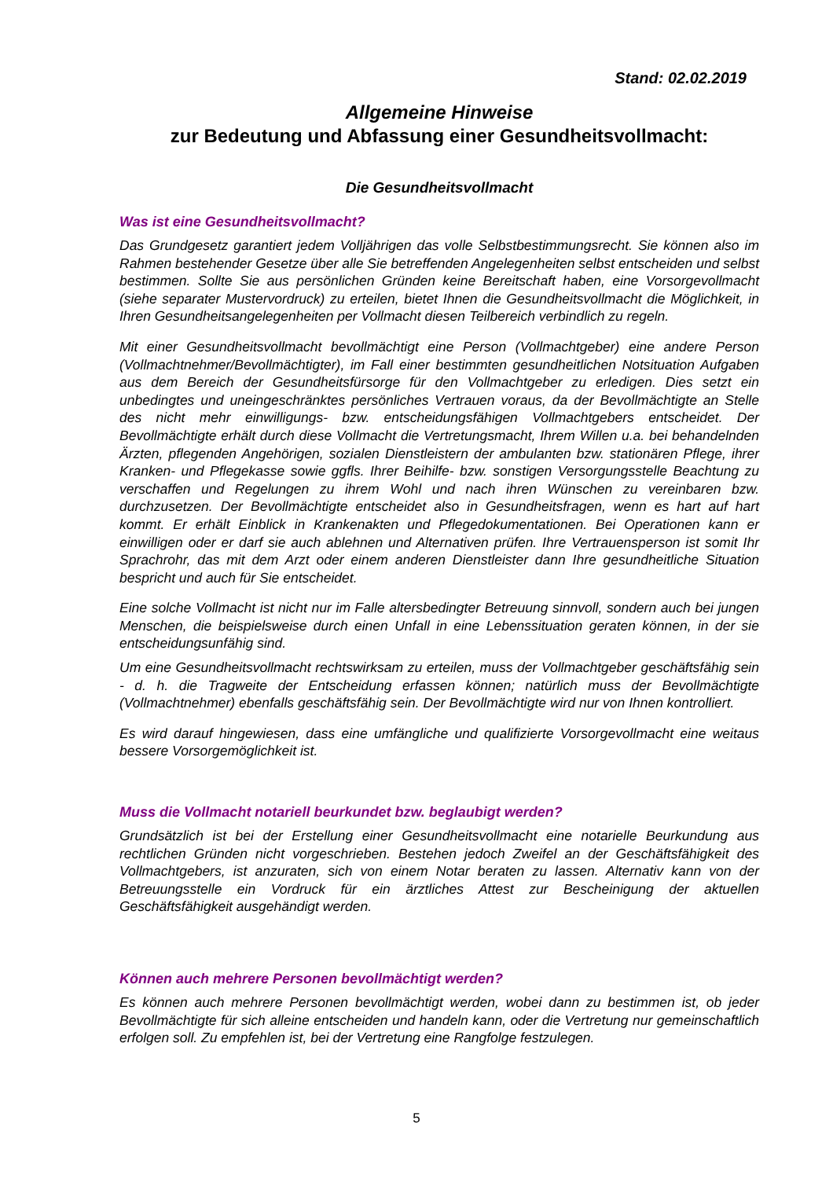Stand: 02.02.2019
Allgemeine Hinweise
zur Bedeutung und Abfassung einer Gesundheitsvollmacht:
Die Gesundheitsvollmacht
Was ist eine Gesundheitsvollmacht?
Das Grundgesetz garantiert jedem Volljährigen das volle Selbstbestimmungsrecht. Sie können also im Rahmen bestehender Gesetze über alle Sie betreffenden Angelegenheiten selbst entscheiden und selbst bestimmen. Sollte Sie aus persönlichen Gründen keine Bereitschaft haben, eine Vorsorgevollmacht (siehe separater Mustervordruck) zu erteilen, bietet Ihnen die Gesundheitsvollmacht die Möglichkeit, in Ihren Gesundheitsangelegenheiten per Vollmacht diesen Teilbereich verbindlich zu regeln.
Mit einer Gesundheitsvollmacht bevollmächtigt eine Person (Vollmachtgeber) eine andere Person (Vollmachtnehmer/Bevollmächtigter), im Fall einer bestimmten gesundheitlichen Notsituation Aufgaben aus dem Bereich der Gesundheitsfürsorge für den Vollmachtgeber zu erledigen. Dies setzt ein unbedingtes und uneingeschränktes persönliches Vertrauen voraus, da der Bevollmächtigte an Stelle des nicht mehr einwilligungs- bzw. entscheidungsfähigen Vollmachtgebers entscheidet. Der Bevollmächtigte erhält durch diese Vollmacht die Vertretungsmacht, Ihrem Willen u.a. bei behandelnden Ärzten, pflegenden Angehörigen, sozialen Dienstleistern der ambulanten bzw. stationären Pflege, ihrer Kranken- und Pflegekasse sowie ggfls. Ihrer Beihilfe- bzw. sonstigen Versorgungsstelle Beachtung zu verschaffen und Regelungen zu ihrem Wohl und nach ihren Wünschen zu vereinbaren bzw. durchzusetzen. Der Bevollmächtigte entscheidet also in Gesundheitsfragen, wenn es hart auf hart kommt. Er erhält Einblick in Krankenakten und Pflegedokumentationen. Bei Operationen kann er einwilligen oder er darf sie auch ablehnen und Alternativen prüfen. Ihre Vertrauensperson ist somit Ihr Sprachrohr, das mit dem Arzt oder einem anderen Dienstleister dann Ihre gesundheitliche Situation bespricht und auch für Sie entscheidet.
Eine solche Vollmacht ist nicht nur im Falle altersbedingter Betreuung sinnvoll, sondern auch bei jungen Menschen, die beispielsweise durch einen Unfall in eine Lebenssituation geraten können, in der sie entscheidungsunfähig sind.
Um eine Gesundheitsvollmacht rechtswirksam zu erteilen, muss der Vollmachtgeber geschäftsfähig sein - d. h. die Tragweite der Entscheidung erfassen können; natürlich muss der Bevollmächtigte (Vollmachtnehmer) ebenfalls geschäftsfähig sein. Der Bevollmächtigte wird nur von Ihnen kontrolliert.
Es wird darauf hingewiesen, dass eine umfängliche und qualifizierte Vorsorgevollmacht eine weitaus bessere Vorsorgemöglichkeit ist.
Muss die Vollmacht notariell beurkundet bzw. beglaubigt werden?
Grundsätzlich ist bei der Erstellung einer Gesundheitsvollmacht eine notarielle Beurkundung aus rechtlichen Gründen nicht vorgeschrieben. Bestehen jedoch Zweifel an der Geschäftsfähigkeit des Vollmachtgebers, ist anzuraten, sich von einem Notar beraten zu lassen. Alternativ kann von der Betreuungsstelle ein Vordruck für ein ärztliches Attest zur Bescheinigung der aktuellen Geschäftsfähigkeit ausgehändigt werden.
Können auch mehrere Personen bevollmächtigt werden?
Es können auch mehrere Personen bevollmächtigt werden, wobei dann zu bestimmen ist, ob jeder Bevollmächtigte für sich alleine entscheiden und handeln kann, oder die Vertretung nur gemeinschaftlich erfolgen soll. Zu empfehlen ist, bei der Vertretung eine Rangfolge festzulegen.
5